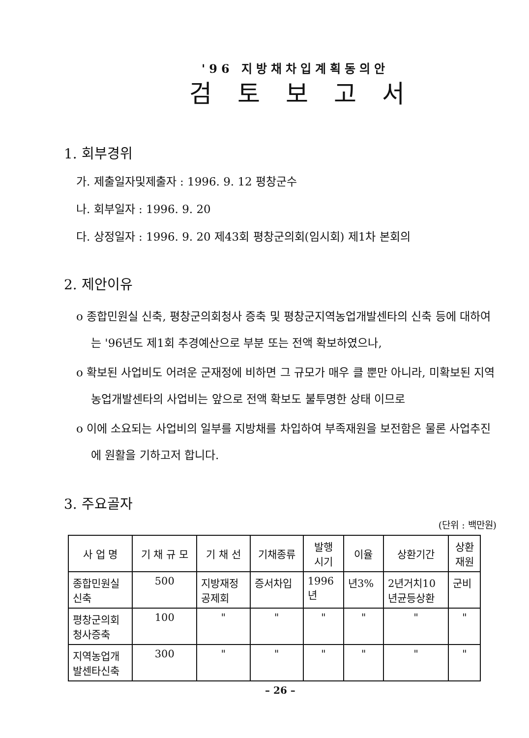'96 지방채차입계획동의안
검토보고서
1. 회부경위
가. 제출일자및제출자 : 1996. 9. 12 평창군수
나. 회부일자 : 1996. 9. 20
다. 상정일자 : 1996. 9. 20 제43회 평창군의회(임시회) 제1차 본회의
2. 제안이유
o 종합민원실 신축, 평창군의회청사 증축 및 평창군지역농업개발센타의 신축 등에 대하여는 '96년도 제1회 추경예산으로 부분 또는 전액 확보하였으나,
o 확보된 사업비도 어려운 군재정에 비하면 그 규모가 매우 클 뿐만 아니라, 미확보된 지역농업개발센타의 사업비는 앞으로 전액 확보도 불투명한 상태 이므로
o 이에 소요되는 사업비의 일부를 지방채를 차입하여 부족재원을 보전함은 물론 사업추진에 원활을 기하고저 합니다.
3. 주요골자
(단위 : 백만원)
| 사 업 명 | 기 채 규 모 | 기 채 선 | 기채종류 | 발행 시기 | 이율 | 상환기간 | 상환 재원 |
| --- | --- | --- | --- | --- | --- | --- | --- |
| 종합민원실 신축 | 500 | 지방재정 공제회 | 증서차입 | 1996 년 | 년3% | 2년거치10 년균등상환 | 군비 |
| 평창군의회 청사증축 | 100 | " | " | " | " | " | " |
| 지역농업개 발센타신축 | 300 | " | " | " | " | " | " |
– 26 –